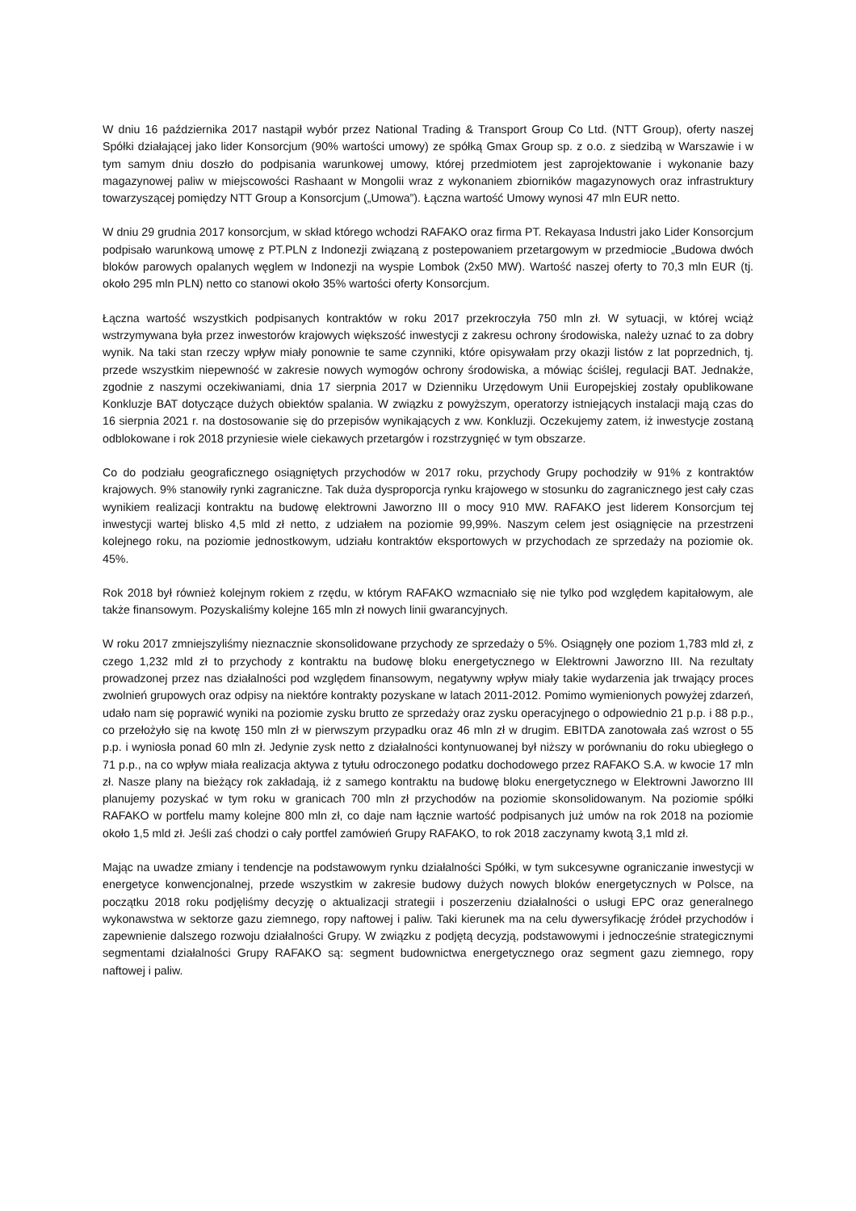W dniu 16 października 2017 nastąpił wybór przez National Trading & Transport Group Co Ltd. (NTT Group), oferty naszej Spółki działającej jako lider Konsorcjum (90% wartości umowy) ze spółką Gmax Group sp. z o.o. z siedzibą w Warszawie i w tym samym dniu doszło do podpisania warunkowej umowy, której przedmiotem jest zaprojektowanie i wykonanie bazy magazynowej paliw w miejscowości Rashaant w Mongolii wraz z wykonaniem zbiorników magazynowych oraz infrastruktury towarzyszącej pomiędzy NTT Group a Konsorcjum („Umowa”). Łączna wartość Umowy wynosi 47 mln EUR netto.
W dniu 29 grudnia 2017 konsorcjum, w skład którego wchodzi RAFAKO oraz firma PT. Rekayasa Industri jako Lider Konsorcjum podpisało warunkową umowę z PT.PLN z Indonezji związaną z postepowaniem przetargowym w przedmiocie „Budowa dwóch bloków parowych opalanych węglem w Indonezji na wyspie Lombok (2x50 MW). Wartość naszej oferty to 70,3 mln EUR (tj. około 295 mln PLN) netto co stanowi około 35% wartości oferty Konsorcjum.
Łączna wartość wszystkich podpisanych kontraktów w roku 2017 przekroczyła 750 mln zł. W sytuacji, w której wciąż wstrzymywana była przez inwestorów krajowych większość inwestycji z zakresu ochrony środowiska, należy uznać to za dobry wynik. Na taki stan rzeczy wpływ miały ponownie te same czynniki, które opisywałam przy okazji listów z lat poprzednich, tj. przede wszystkim niepewność w zakresie nowych wymogów ochrony środowiska, a mówiąc ściślej, regulacji BAT. Jednakże, zgodnie z naszymi oczekiwaniami, dnia 17 sierpnia 2017 w Dzienniku Urzędowym Unii Europejskiej zostały opublikowane Konkluzje BAT dotyczące dużych obiektów spalania. W związku z powyższym, operatorzy istniejących instalacji mają czas do 16 sierpnia 2021 r. na dostosowanie się do przepisów wynikających z ww. Konkluzji. Oczekujemy zatem, iż inwestycje zostaną odblokowane i rok 2018 przyniesie wiele ciekawych przetargów i rozstrzygnięć w tym obszarze.
Co do podziału geograficznego osiągniętych przychodów w 2017 roku, przychody Grupy pochodziły w 91% z kontraktów krajowych. 9% stanowiły rynki zagraniczne. Tak duża dysproporcja rynku krajowego w stosunku do zagranicznego jest cały czas wynikiem realizacji kontraktu na budowę elektrowni Jaworzno III o mocy 910 MW. RAFAKO jest liderem Konsorcjum tej inwestycji wartej blisko 4,5 mld zł netto, z udziałem na poziomie 99,99%. Naszym celem jest osiągnięcie na przestrzeni kolejnego roku, na poziomie jednostkowym, udziału kontraktów eksportowych w przychodach ze sprzedaży na poziomie ok. 45%.
Rok 2018 był również kolejnym rokiem z rzędu, w którym RAFAKO wzmacniało się nie tylko pod względem kapitałowym, ale także finansowym. Pozyskaliśmy kolejne 165 mln zł nowych linii gwarancyjnych.
W roku 2017 zmniejszyliśmy nieznacznie skonsolidowane przychody ze sprzedaży o 5%. Osiągnęły one poziom 1,783 mld zł, z czego 1,232 mld zł to przychody z kontraktu na budowę bloku energetycznego w Elektrowni Jaworzno III. Na rezultaty prowadzonej przez nas działalności pod względem finansowym, negatywny wpływ miały takie wydarzenia jak trwający proces zwolnień grupowych oraz odpisy na niektóre kontrakty pozyskane w latach 2011-2012. Pomimo wymienionych powyżej zdarzeń, udało nam się poprawić wyniki na poziomie zysku brutto ze sprzedaży oraz zysku operacyjnego o odpowiednio 21 p.p. i 88 p.p., co przełożyło się na kwotę 150 mln zł w pierwszym przypadku oraz 46 mln zł w drugim. EBITDA zanotowała zaś wzrost o 55 p.p. i wyniosła ponad 60 mln zł. Jedynie zysk netto z działalności kontynuowanej był niższy w porównaniu do roku ubiegłego o 71 p.p., na co wpływ miała realizacja aktywa z tytułu odroczonego podatku dochodowego przez RAFAKO S.A. w kwocie 17 mln zł. Nasze plany na bieżący rok zakładają, iż z samego kontraktu na budowę bloku energetycznego w Elektrowni Jaworzno III planujemy pozyskać w tym roku w granicach 700 mln zł przychodów na poziomie skonsolidowanym. Na poziomie spółki RAFAKO w portfelu mamy kolejne 800 mln zł, co daje nam łącznie wartość podpisanych już umów na rok 2018 na poziomie około 1,5 mld zł. Jeśli zaś chodzi o cały portfel zamówień Grupy RAFAKO, to rok 2018 zaczynamy kwotą 3,1 mld zł.
Mając na uwadze zmiany i tendencje na podstawowym rynku działalności Spółki, w tym sukcesywne ograniczanie inwestycji w energetyce konwencjonalnej, przede wszystkim w zakresie budowy dużych nowych bloków energetycznych w Polsce, na początku 2018 roku podjęliśmy decyzję o aktualizacji strategii i poszerzeniu działalności o usługi EPC oraz generalnego wykonawstwa w sektorze gazu ziemnego, ropy naftowej i paliw. Taki kierunek ma na celu dywersyfikację źródeł przychodów i zapewnienie dalszego rozwoju działalności Grupy. W związku z podjętą decyzją, podstawowymi i jednocześnie strategicznymi segmentami działalności Grupy RAFAKO są: segment budownictwa energetycznego oraz segment gazu ziemnego, ropy naftowej i paliw.